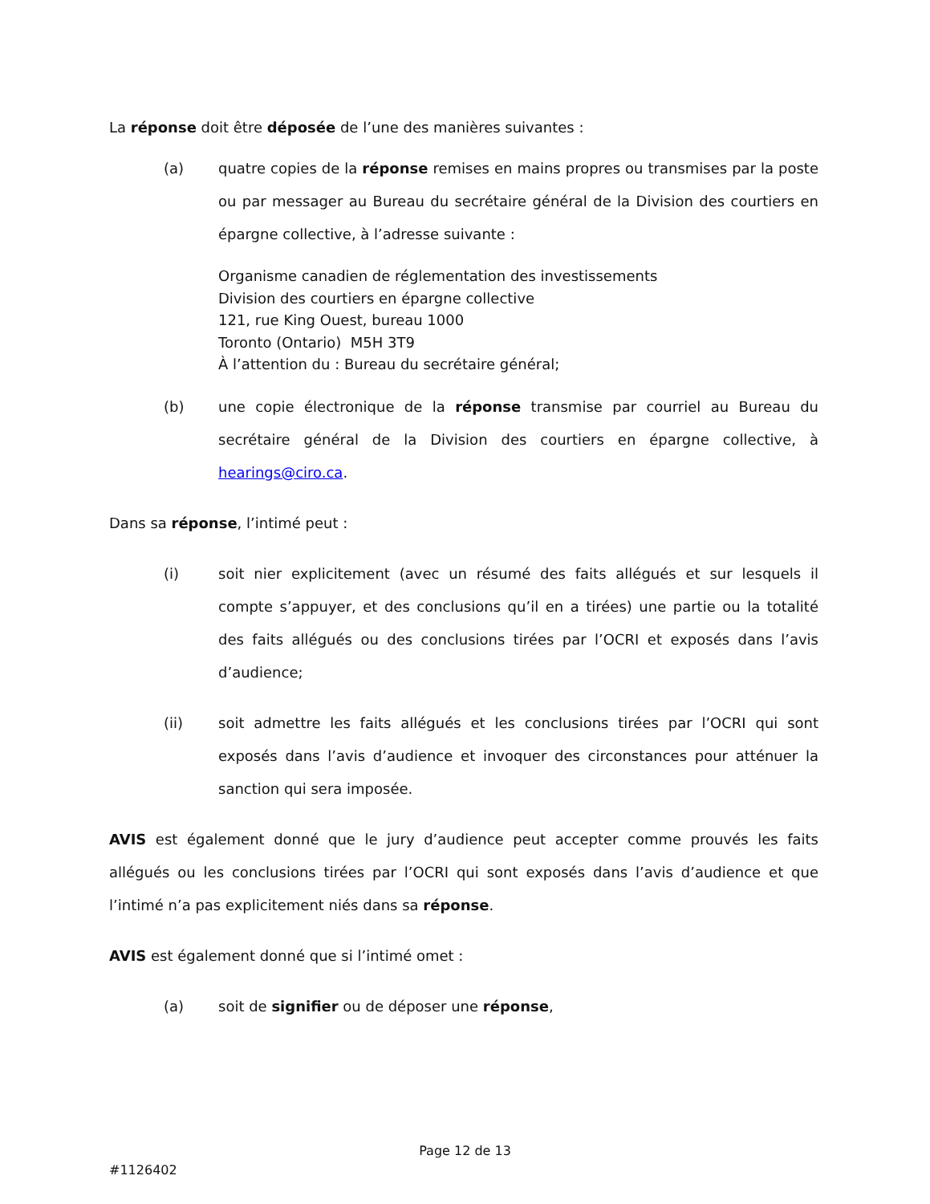La réponse doit être déposée de l’une des manières suivantes :
(a) quatre copies de la réponse remises en mains propres ou transmises par la poste ou par messager au Bureau du secrétaire général de la Division des courtiers en épargne collective, à l’adresse suivante :
Organisme canadien de réglementation des investissements
Division des courtiers en épargne collective
121, rue King Ouest, bureau 1000
Toronto (Ontario) M5H 3T9
À l’attention du : Bureau du secrétaire général;
(b) une copie électronique de la réponse transmise par courriel au Bureau du secrétaire général de la Division des courtiers en épargne collective, à hearings@ciro.ca.
Dans sa réponse, l’intimé peut :
(i) soit nier explicitement (avec un résumé des faits allégués et sur lesquels il compte s’appuyer, et des conclusions qu’il en a tirées) une partie ou la totalité des faits allégués ou des conclusions tirées par l’OCRI et exposés dans l’avis d’audience;
(ii) soit admettre les faits allégués et les conclusions tirées par l’OCRI qui sont exposés dans l’avis d’audience et invoquer des circonstances pour atténuer la sanction qui sera imposée.
AVIS est également donné que le jury d’audience peut accepter comme prouvés les faits allégués ou les conclusions tirées par l’OCRI qui sont exposés dans l’avis d’audience et que l’intimé n’a pas explicitement niés dans sa réponse.
AVIS est également donné que si l’intimé omet :
(a) soit de signifier ou de déposer une réponse,
Page 12 de 13
#1126402